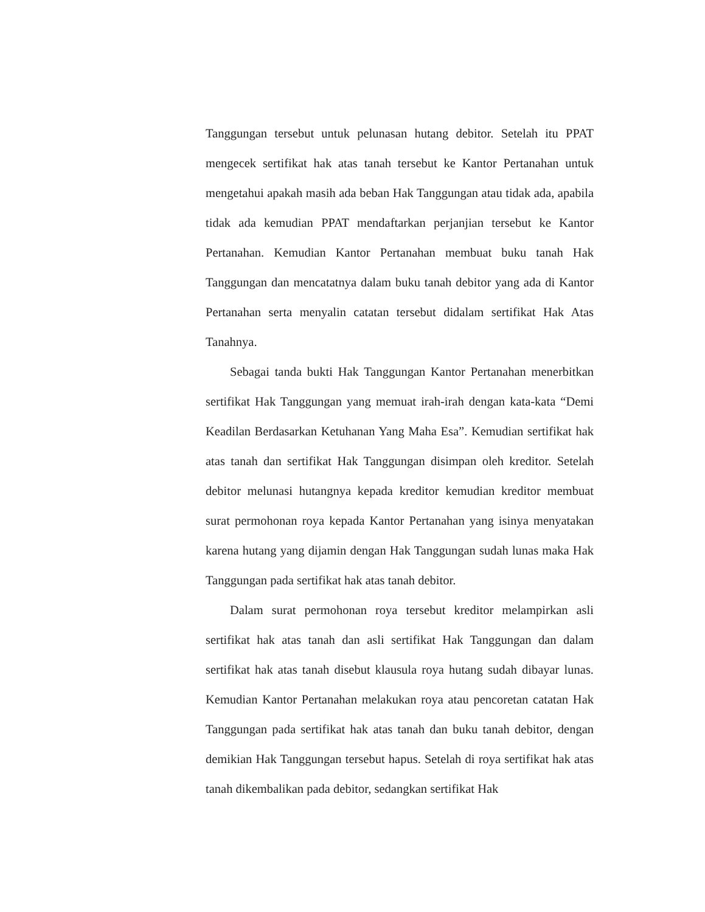Tanggungan tersebut untuk pelunasan hutang debitor. Setelah itu PPAT mengecek sertifikat hak atas tanah tersebut ke Kantor Pertanahan untuk mengetahui apakah masih ada beban Hak Tanggungan atau tidak ada, apabila tidak ada kemudian PPAT mendaftarkan perjanjian tersebut ke Kantor Pertanahan. Kemudian Kantor Pertanahan membuat buku tanah Hak Tanggungan dan mencatatnya dalam buku tanah debitor yang ada di Kantor Pertanahan serta menyalin catatan tersebut didalam sertifikat Hak Atas Tanahnya.
Sebagai tanda bukti Hak Tanggungan Kantor Pertanahan menerbitkan sertifikat Hak Tanggungan yang memuat irah-irah dengan kata-kata “Demi Keadilan Berdasarkan Ketuhanan Yang Maha Esa”. Kemudian sertifikat hak atas tanah dan sertifikat Hak Tanggungan disimpan oleh kreditor. Setelah debitor melunasi hutangnya kepada kreditor kemudian kreditor membuat surat permohonan roya kepada Kantor Pertanahan yang isinya menyatakan karena hutang yang dijamin dengan Hak Tanggungan sudah lunas maka Hak Tanggungan pada sertifikat hak atas tanah debitor.
Dalam surat permohonan roya tersebut kreditor melampirkan asli sertifikat hak atas tanah dan asli sertifikat Hak Tanggungan dan dalam sertifikat hak atas tanah disebut klausula roya hutang sudah dibayar lunas. Kemudian Kantor Pertanahan melakukan roya atau pencoretan catatan Hak Tanggungan pada sertifikat hak atas tanah dan buku tanah debitor, dengan demikian Hak Tanggungan tersebut hapus. Setelah di roya sertifikat hak atas tanah dikembalikan pada debitor, sedangkan sertifikat Hak